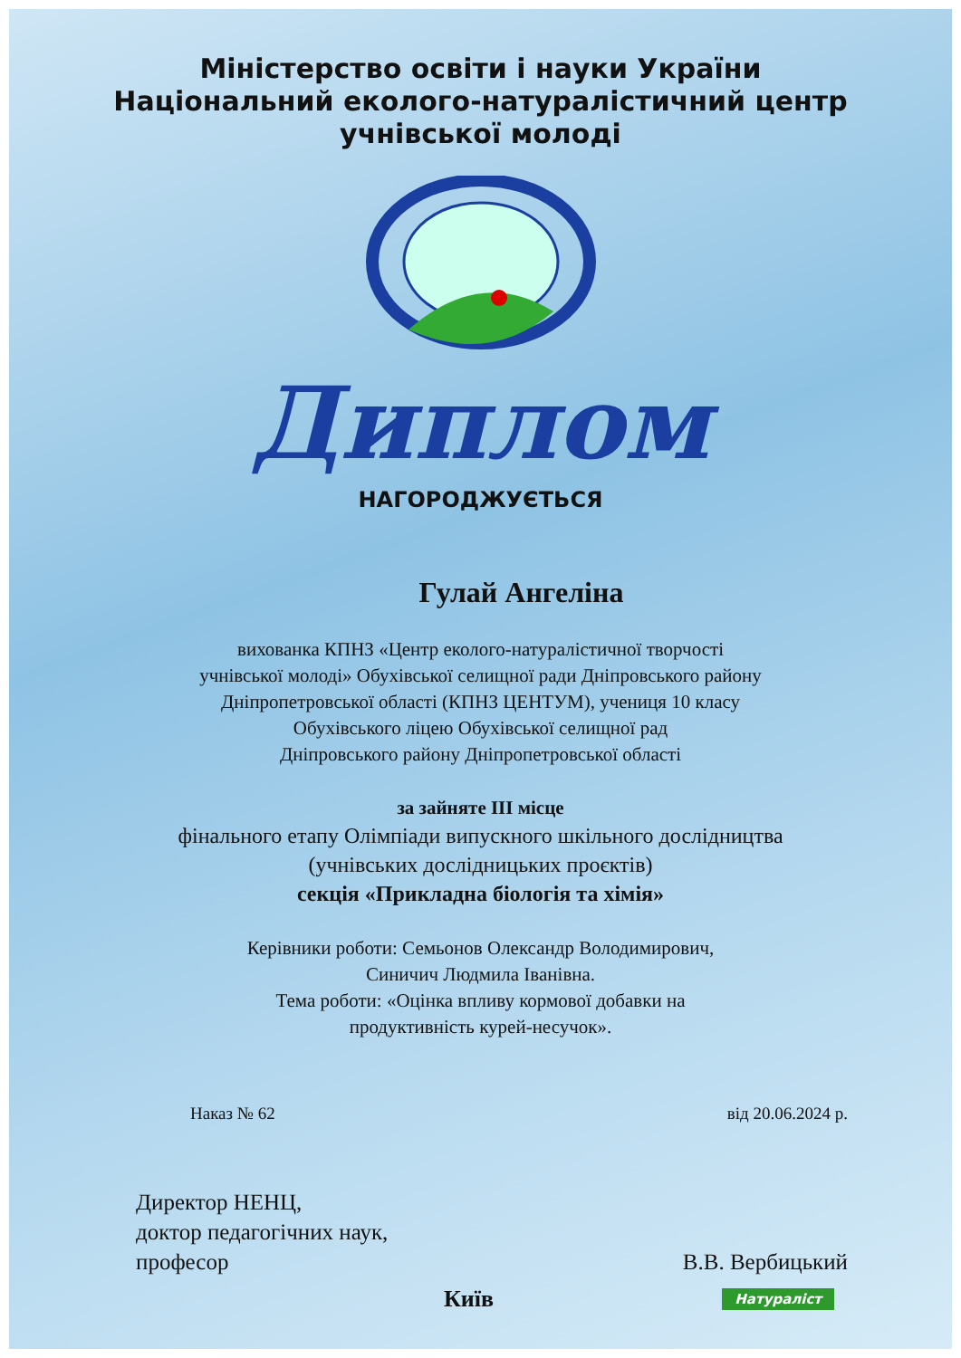Міністерство освіти і науки України
Національний еколого-натуралістичний центр
учнівської молоді
Диплом
НАГОРОДЖУЄТЬСЯ
Гулай Ангеліна
вихованка КПНЗ «Центр еколого-натуралістичної творчості
учнівської молоді» Обухівської селищної ради Дніпровського району
Дніпропетровської області (КПНЗ ЦЕНТУМ), учениця 10 класу
Обухівського ліцею Обухівської селищної рад
Дніпровського району Дніпропетровської області
за зайняте ІІІ місце
фінального етапу Олімпіади випускного шкільного дослідництва
(учнівських дослідницьких проєктів)
секція «Прикладна біологія та хімія»
Керівники роботи: Семьонов Олександр Володимирович,
Синичич Людмила Іванівна.
Тема роботи: «Оцінка впливу кормової добавки на
продуктивність курей-несучок».
Наказ № 62 від 20.06.2024 р.
Директор НЕНЦ,
доктор педагогічних наук,
професор
В.В. Вербицький
Київ Натураліст